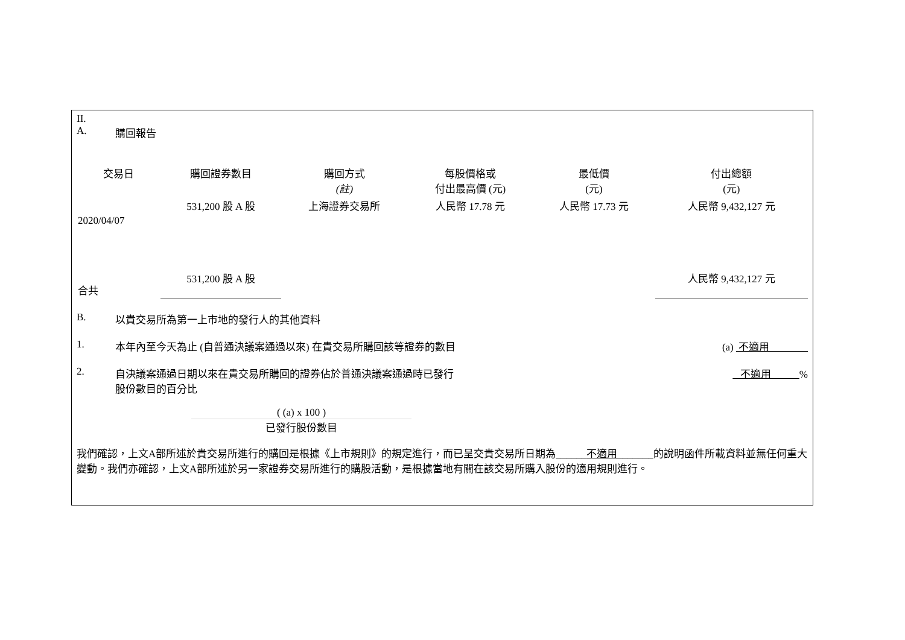II.
A. 購回報告
| 交易日 | 購回證券數目 | 購回方式 (註) | 每股價格或 付出最高價 (元) | 最低價 (元) | 付出總額 (元) |
| --- | --- | --- | --- | --- | --- |
| 2020/04/07 | 531,200 股 A 股 | 上海證券交易所 | 人民幣 17.78 元 | 人民幣 17.73 元 | 人民幣 9,432,127 元 |
| 合共 | 531,200 股 A 股 | | | | 人民幣 9,432,127 元 |
B. 以貴交易所為第一上市地的發行人的其他資料
1. 本年內至今天為止 (自普通決議案通過以來) 在貴交易所購回該等證券的數目 (a) 不適用
2. 自決議案通過日期以來在貴交易所購回的證券佔於普通決議案通過時已發行
股份數目的百分比 不適用 %
( (a) x 100 )
已發行股份數目
我們確認，上文A部所述於貴交易所進行的購回是根據《上市規則》的規定進行，而已呈交貴交易所日期為______不適用_______的說明函件所載資料並無任何重大變動。我們亦確認，上文A部所述於另一家證券交易所進行的購股活動，是根據當地有關在該交易所購入股份的適用規則進行。